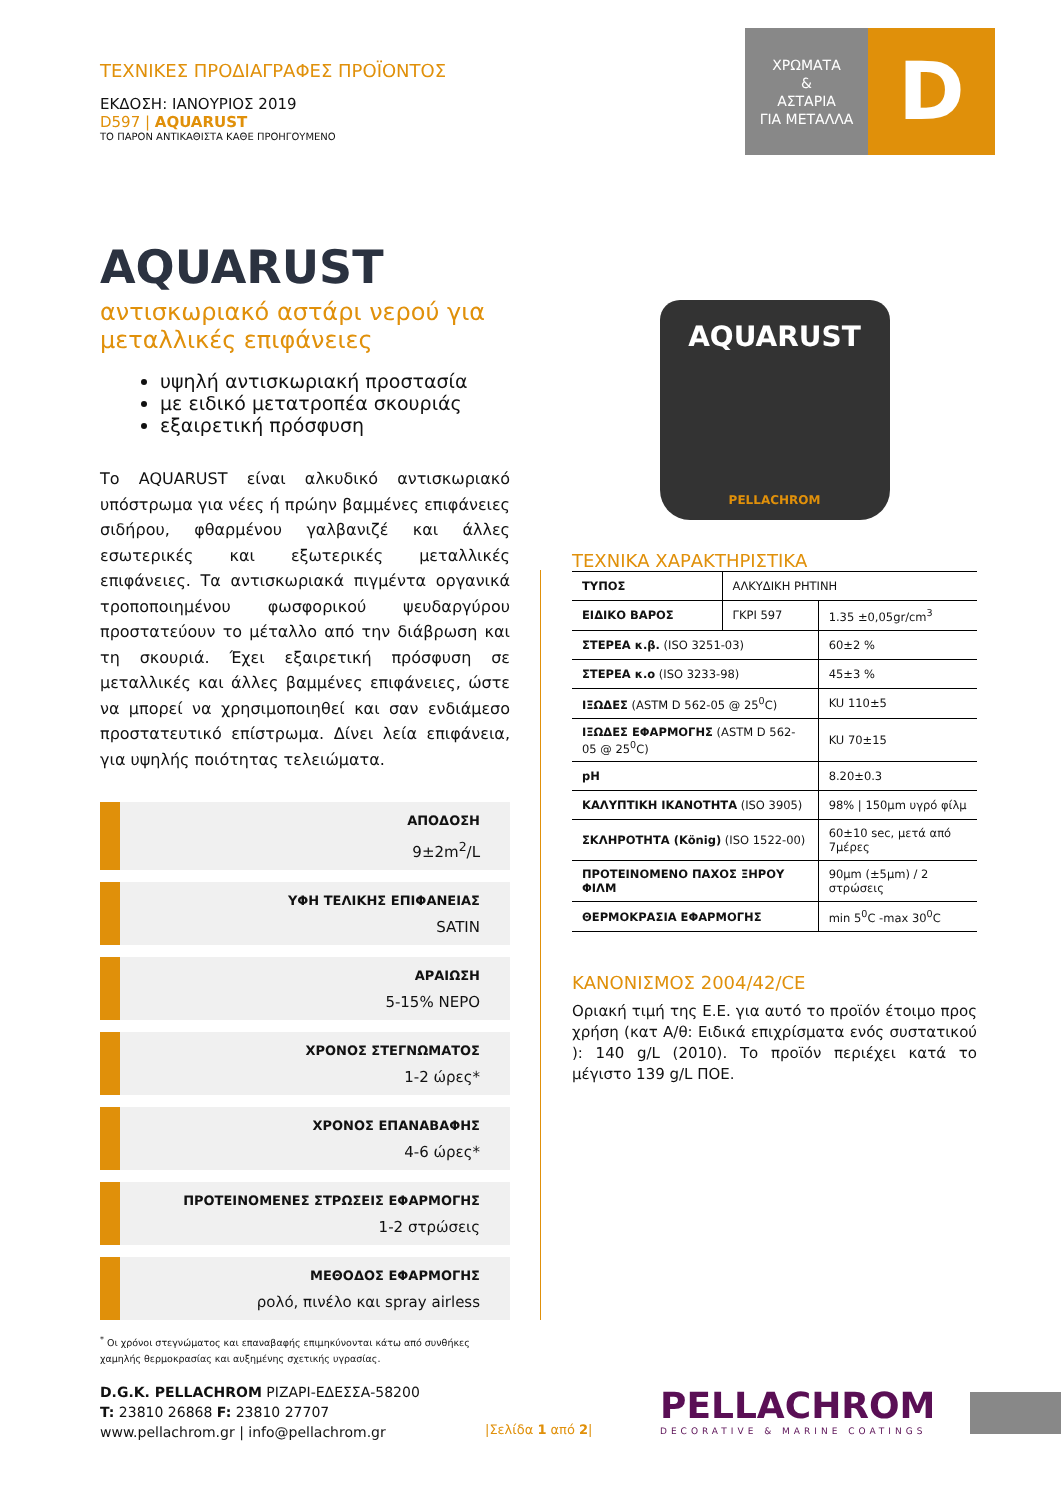ΤΕΧΝΙΚΕΣ ΠΡΟΔΙΑΓΡΑΦΕΣ ΠΡΟΪΟΝΤΟΣ
ΕΚΔΟΣΗ: ΙΑΝΟΥΡΙΟΣ 2019
D597 | AQUARUST
ΤΟ ΠΑΡΟΝ ΑΝΤΙΚΑΘΙΣΤΑ ΚΑΘΕ ΠΡΟΗΓΟΥΜΕΝΟ
ΧΡΩΜΑΤΑ
&
ΑΣΤΑΡΙΑ
ΓΙΑ ΜΕΤΑΛΛΑ
D
AQUARUST
αντισκωριακό αστάρι νερού για μεταλλικές επιφάνειες
υψηλή αντισκωριακή προστασία
με ειδικό μετατροπέα σκουριάς
εξαιρετική πρόσφυση
Το AQUARUST είναι αλκυδικό αντισκωριακό υπόστρωμα για νέες ή πρώην βαμμένες επιφάνειες σιδήρου, φθαρμένου γαλβανιζέ και άλλες εσωτερικές και εξωτερικές μεταλλικές επιφάνειες. Τα αντισκωριακά πιγμέντα οργανικά τροποποιημένου φωσφορικού ψευδαργύρου προστατεύουν το μέταλλο από την διάβρωση και τη σκουριά. Έχει εξαιρετική πρόσφυση σε μεταλλικές και άλλες βαμμένες επιφάνειες, ώστε να μπορεί να χρησιμοποιηθεί και σαν ενδιάμεσο προστατευτικό επίστρωμα. Δίνει λεία επιφάνεια, για υψηλής ποιότητας τελειώματα.
ΑΠΟΔΟΣΗ
9±2m<sup>2</sup>/L
ΥΦΗ ΤΕΛΙΚΗΣ ΕΠΙΦΑΝΕΙΑΣ
SATIN
ΑΡΑΙΩΣΗ
5-15% ΝΕΡΟ
ΧΡΟΝΟΣ ΣΤΕΓΝΩΜΑΤΟΣ
1-2 ώρες*
ΧΡΟΝΟΣ ΕΠΑΝΑΒΑΦΗΣ
4-6 ώρες*
ΠΡΟΤΕΙΝΟΜΕΝΕΣ ΣΤΡΩΣΕΙΣ ΕΦΑΡΜΟΓΗΣ
1-2 στρώσεις
ΜΕΘΟΔΟΣ ΕΦΑΡΜΟΓΗΣ
ρολό, πινέλο και spray airless
<sup>*</sup> Οι χρόνοι στεγνώματος και επαναβαφής επιμηκύνονται κάτω από συνθήκες χαμηλής θερμοκρασίας και αυξημένης σχετικής υγρασίας.
AQUARUST
PELLACHROM
ΤΕΧΝΙΚΑ ΧΑΡΑΚΤΗΡΙΣΤΙΚΑ
| ΤΥΠΟΣ | ΑΛΚΥΔΙΚΗ ΡΗΤΙΝΗ | |
| ΕΙΔΙΚΟ ΒΑΡΟΣ | ΓΚΡΙ 597 | 1.35 ±0,05gr/cm<sup>3</sup> |
| ΣΤΕΡΕΑ κ.β. (ISO 3251-03) | | 60±2 % |
| ΣΤΕΡΕΑ κ.ο (ISO 3233-98) | | 45±3 % |
| ΙΞΩΔΕΣ (ASTM D 562-05 @ 25<sup>0</sup>C) | | KU 110±5 |
| ΙΞΩΔΕΣ ΕΦΑΡΜΟΓΗΣ (ASTM D 562-05 @ 25<sup>0</sup>C) | | KU 70±15 |
| pH | | 8.20±0.3 |
| ΚΑΛΥΠΤΙΚΗ ΙΚΑΝΟΤΗΤΑ (ISO 3905) | | 98% / 150μm υγρό φίλμ |
| ΣΚΛΗΡΟΤΗΤΑ (König) (ISO 1522-00) | | 60±10 sec, μετά από 7μέρες |
| ΠΡΟΤΕΙΝΟΜΕΝΟ ΠΑΧΟΣ ΞΗΡΟΥ ΦΙΛΜ | | 90μm (±5μm) / 2 στρώσεις |
| ΘΕΡΜΟΚΡΑΣΙΑ ΕΦΑΡΜΟΓΗΣ | | min 5<sup>0</sup>C -max 30<sup>0</sup>C |
ΚΑΝΟΝΙΣΜΟΣ 2004/42/CE
Οριακή τιμή της Ε.Ε. για αυτό το προϊόν έτοιμο προς χρήση (κατ Α/θ: Ειδικά επιχρίσματα ενός συστατικού ): 140 g/L (2010). Το προϊόν περιέχει κατά το μέγιστο 139 g/L ΠΟΕ.
D.G.K. PELLACHROM ΡΙΖΑΡΙ-ΕΔΕΣΣΑ-58200
T: 23810 26868 F: 23810 27707
www.pellachrom.gr | info@pellachrom.gr
|Σελίδα 1 από 2|
PELLACHROM
DECORATIVE & MARINE COATINGS